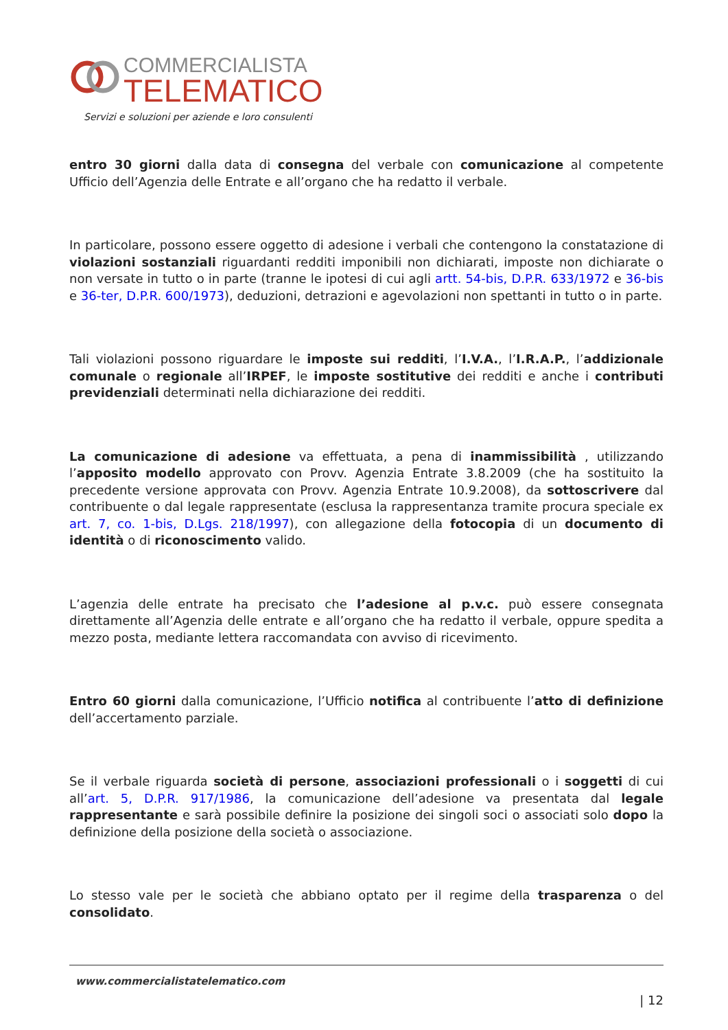COMMERCIALISTA
TELEMATICO
Servizi e soluzioni per aziende e loro consulenti
entro 30 giorni dalla data di consegna del verbale con comunicazione al competente Ufficio dell’Agenzia delle Entrate e all’organo che ha redatto il verbale.
In particolare, possono essere oggetto di adesione i verbali che contengono la constatazione di violazioni sostanziali riguardanti redditi imponibili non dichiarati, imposte non dichiarate o non versate in tutto o in parte (tranne le ipotesi di cui agli artt. 54-bis, D.P.R. 633/1972 e 36-bis e 36-ter, D.P.R. 600/1973), deduzioni, detrazioni e agevolazioni non spettanti in tutto o in parte.
Tali violazioni possono riguardare le imposte sui redditi, l’I.V.A., l’I.R.A.P., l’addizionale comunale o regionale all’IRPEF, le imposte sostitutive dei redditi e anche i contributi previdenziali determinati nella dichiarazione dei redditi.
La comunicazione di adesione va effettuata, a pena di inammissibilità , utilizzando l’apposito modello approvato con Provv. Agenzia Entrate 3.8.2009 (che ha sostituito la precedente versione approvata con Provv. Agenzia Entrate 10.9.2008), da sottoscrivere dal contribuente o dal legale rappresentate (esclusa la rappresentanza tramite procura speciale ex art. 7, co. 1-bis, D.Lgs. 218/1997), con allegazione della fotocopia di un documento di identità o di riconoscimento valido.
L’agenzia delle entrate ha precisato che l’adesione al p.v.c. può essere consegnata direttamente all’Agenzia delle entrate e all’organo che ha redatto il verbale, oppure spedita a mezzo posta, mediante lettera raccomandata con avviso di ricevimento.
Entro 60 giorni dalla comunicazione, l’Ufficio notifica al contribuente l’atto di definizione dell’accertamento parziale.
Se il verbale riguarda società di persone, associazioni professionali o i soggetti di cui all’art. 5, D.P.R. 917/1986, la comunicazione dell’adesione va presentata dal legale rappresentante e sarà possibile definire la posizione dei singoli soci o associati solo dopo la definizione della posizione della società o associazione.
Lo stesso vale per le società che abbiano optato per il regime della trasparenza o del consolidato.
www.commercialistatelematico.com
| 12